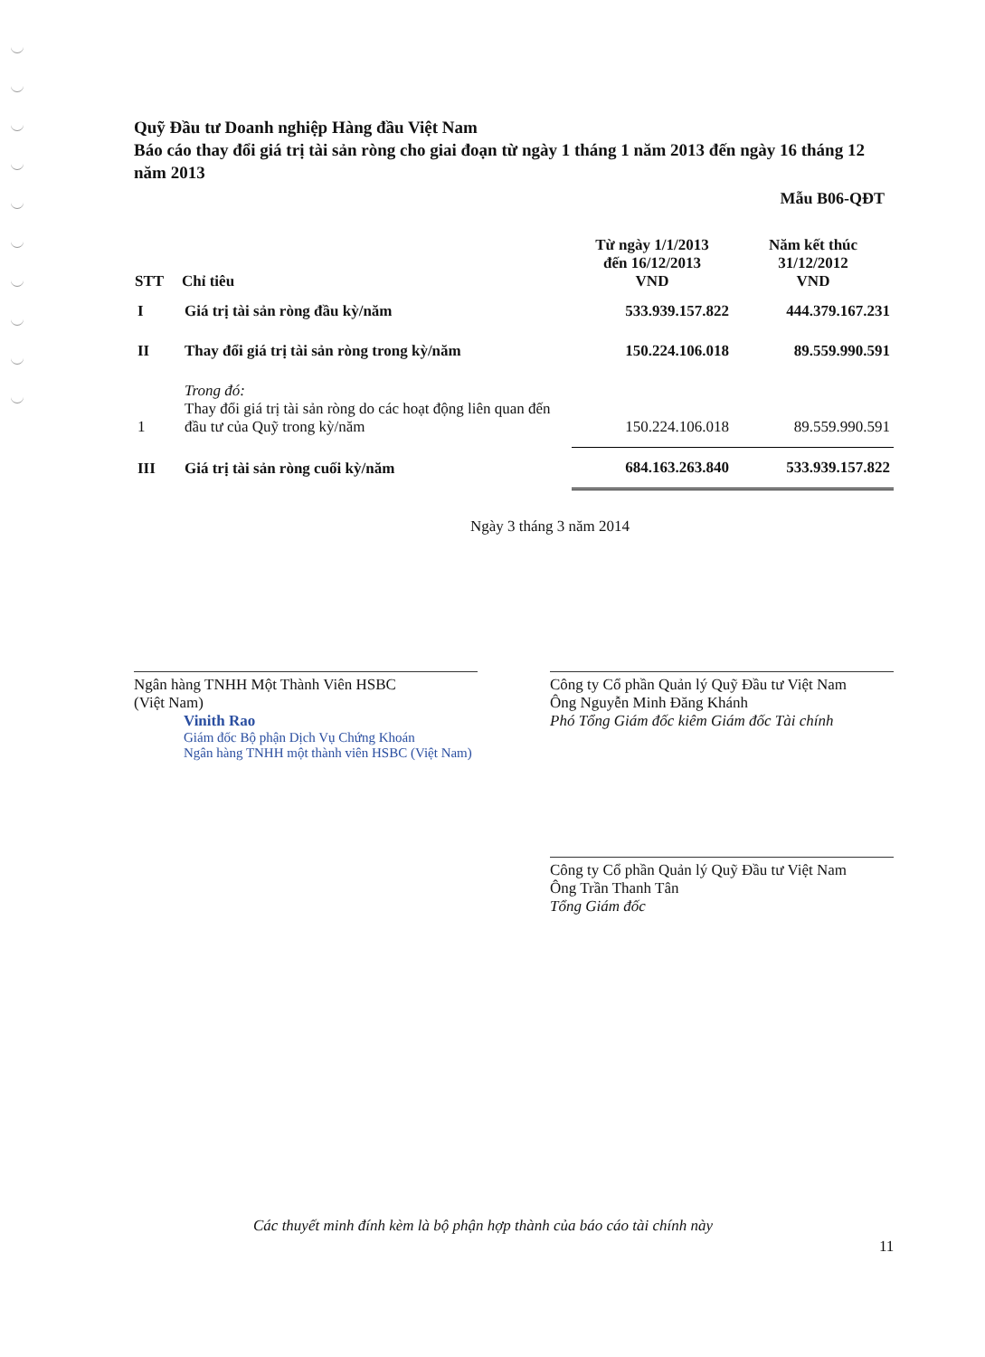Quỹ Đầu tư Doanh nghiệp Hàng đầu Việt Nam
Báo cáo thay đổi giá trị tài sản ròng cho giai đoạn từ ngày 1 tháng 1 năm 2013 đến ngày 16 tháng 12 năm 2013
Mẫu B06-QĐT
| STT | Chỉ tiêu | Từ ngày 1/1/2013 đến 16/12/2013 VND | Năm kết thúc 31/12/2012 VND |
| --- | --- | --- | --- |
| I | Giá trị tài sản ròng đầu kỳ/năm | 533.939.157.822 | 444.379.167.231 |
| II | Thay đổi giá trị tài sản ròng trong kỳ/năm | 150.224.106.018 | 89.559.990.591 |
| 1 | Trong đó: Thay đổi giá trị tài sản ròng do các hoạt động liên quan đến đầu tư của Quỹ trong kỳ/năm | 150.224.106.018 | 89.559.990.591 |
| III | Giá trị tài sản ròng cuối kỳ/năm | 684.163.263.840 | 533.939.157.822 |
Ngày 3 tháng 3 năm 2014
Ngân hàng TNHH Một Thành Viên HSBC
(Việt Nam)
Vinith Rao
Giám đốc Bộ phận Dịch Vụ Chứng Khoán
Ngân hàng TNHH một thành viên HSBC (Việt Nam)
Công ty Cổ phần Quản lý Quỹ Đầu tư Việt Nam
Ông Nguyễn Minh Đăng Khánh
Phó Tổng Giám đốc kiêm Giám đốc Tài chính
Công ty Cổ phần Quản lý Quỹ Đầu tư Việt Nam
Ông Trần Thanh Tân
Tổng Giám đốc
Các thuyết minh đính kèm là bộ phận hợp thành của báo cáo tài chính này
11